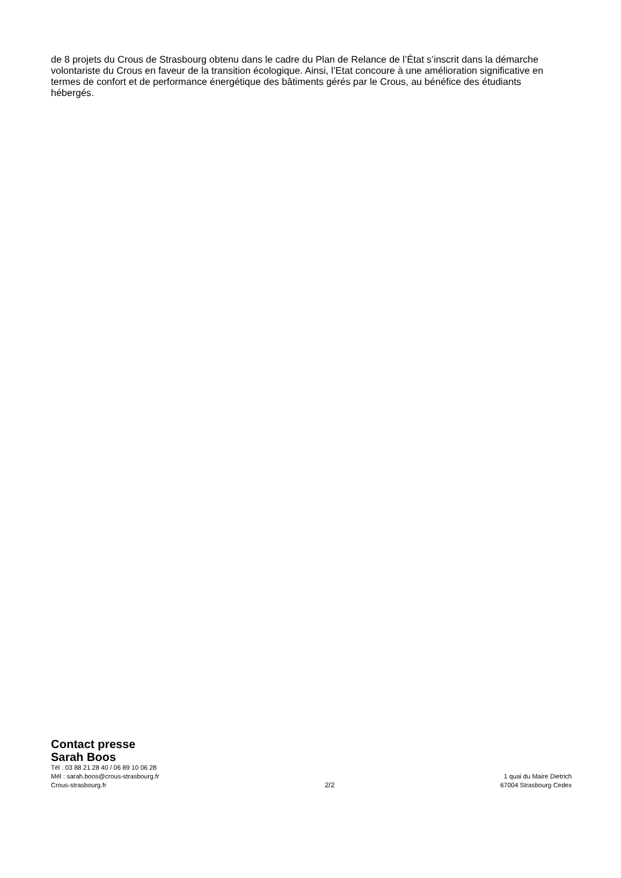de 8 projets du Crous de Strasbourg obtenu dans le cadre du Plan de Relance de l’État s’inscrit dans la démarche volontariste du Crous en faveur de la transition écologique. Ainsi, l’Etat concoure à une amélioration significative en termes de confort et de performance énergétique des bâtiments gérés par le Crous, au bénéfice des étudiants hébergés.
Contact presse
Sarah Boos
Tél : 03 88 21 28 40 / 06 89 10 06 28
Mél : sarah.boos@crous-strasbourg.fr
Crous-strasbourg.fr
2/2
1 quai du Maire Dietrich
67004 Strasbourg Cedex